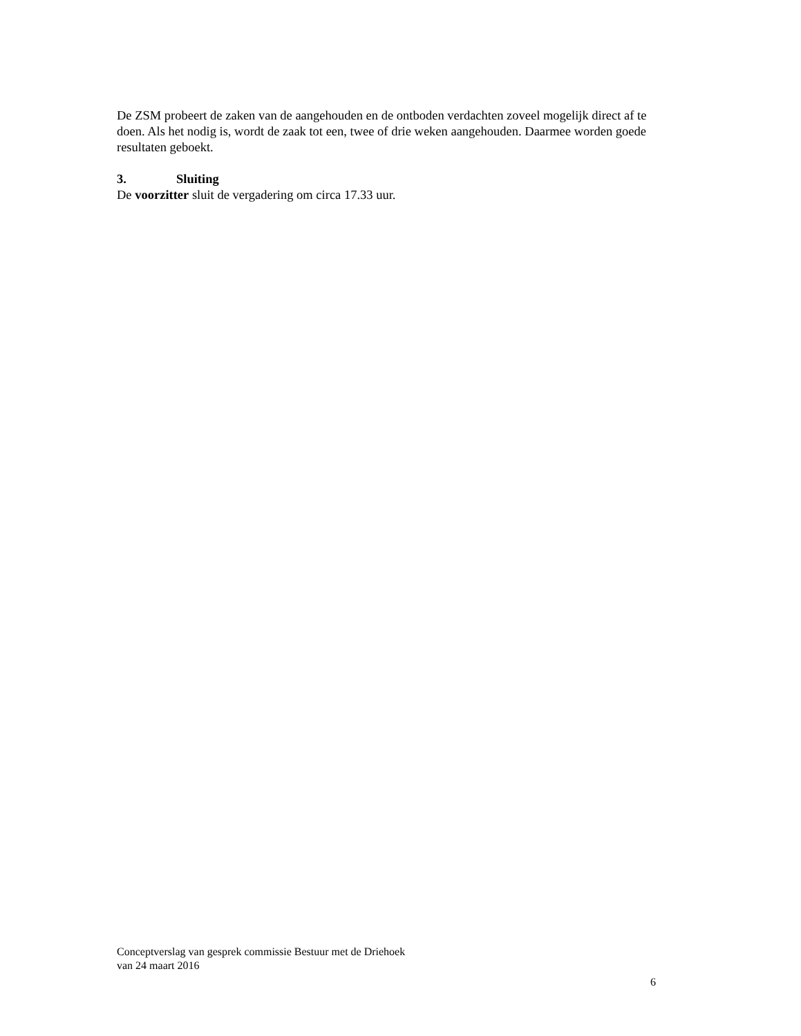De ZSM probeert de zaken van de aangehouden en de ontboden verdachten zoveel mogelijk direct af te doen. Als het nodig is, wordt de zaak tot een, twee of drie weken aangehouden. Daarmee worden goede resultaten geboekt.
3. Sluiting
De voorzitter sluit de vergadering om circa 17.33 uur.
Conceptverslag van gesprek commissie Bestuur met de Driehoek
van 24 maart 2016
6